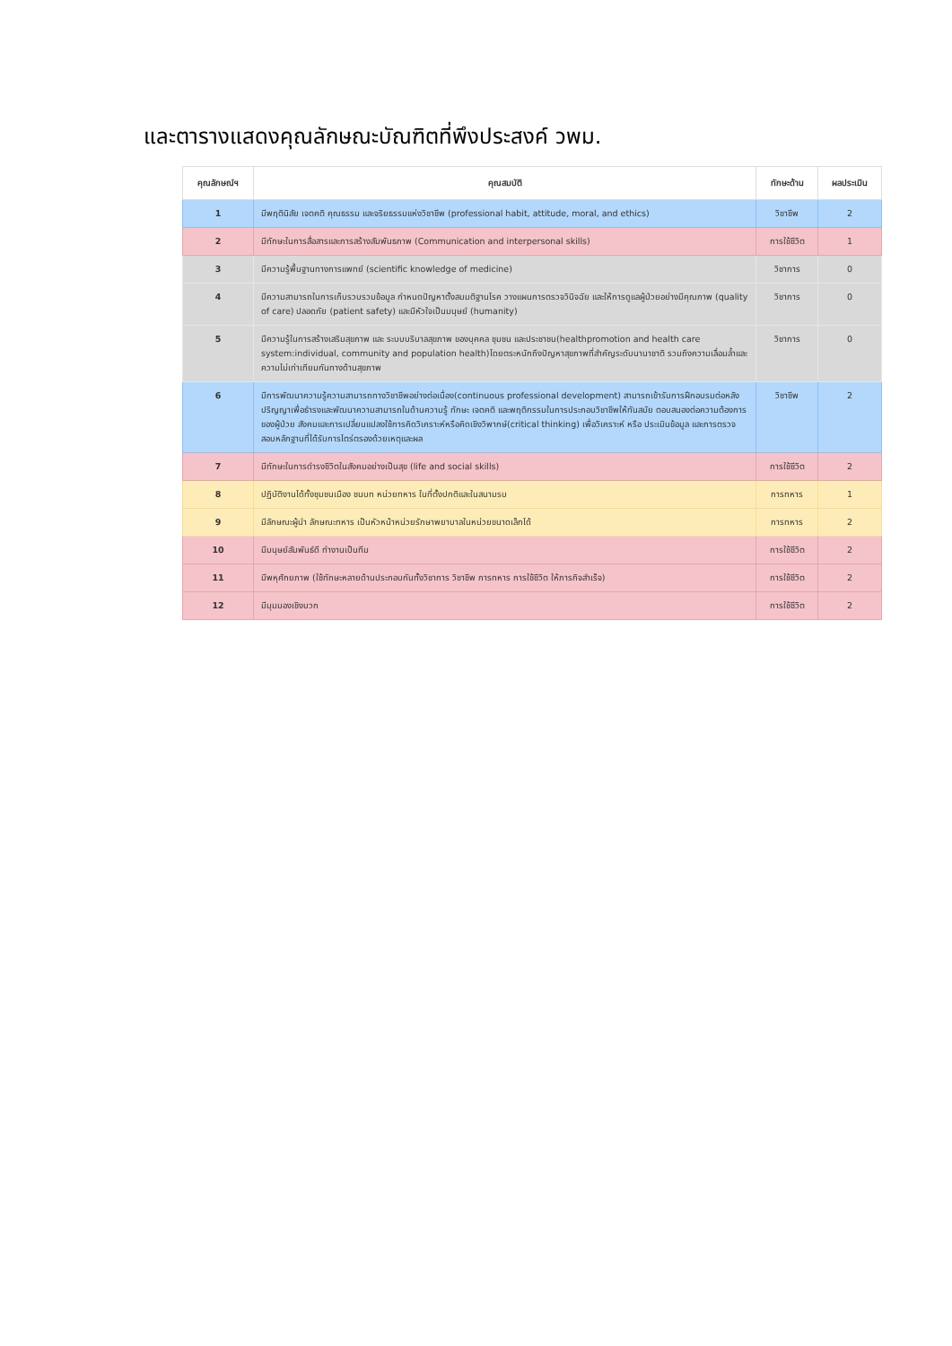และตารางแสดงคุณลักษณะบัณฑิตที่พึงประสงค์ วพม.
| คุณลักษณ์ฯ | คุณสมบัติ | ทักษะด้าน | ผลประเมิน |
| --- | --- | --- | --- |
| 1 | มีพฤตินิสัย เจตคติ คุณธรรม และจริยธรรมแห่งวิชาชีพ (professional habit, attitude, moral, and ethics) | วิชาชีพ | 2 |
| 2 | มีทักษะในการสื่อสารและการสร้างสัมพันธภาพ (Communication and interpersonal skills) | การใช้ชีวิต | 1 |
| 3 | มีความรู้พื้นฐานทางการแพทย์ (scientific knowledge of medicine) | วิชาการ | 0 |
| 4 | มีความสามารถในการเก็บรวบรวมข้อมูล กำหนดปัญหาตั้งสมมติฐานโรค วางแผนการตรวจวินิจฉัย และให้การดูแลผู้ป่วยอย่างมีคุณภาพ (quality of care) ปลอดภัย (patient safety) และมีหัวใจเป็นมนุษย์ (humanity) | วิชาการ | 0 |
| 5 | มีความรู้ในการสร้างเสริมสุขภาพ และ ระบบบริบาลสุขภาพ ของบุคคล ชุมชน และประชาชน(healthpromotion and health care system:individual, community and population health)โดยตระหนักถึงปัญหาสุขภาพที่สำคัญระดับนานาชาติ รวมถึงความเลื่อมล้ำและความไม่เท่าเทียมกันทางด้านสุขภาพ | วิชาการ | 0 |
| 6 | มีการพัฒนาความรู้ความสามารถทางวิชาชีพอย่างต่อเนื่อง(continuous professional development) สามารถเข้ารับการฝึกอบรมต่อหลังปริญญาเพื่อธำรงและพัฒนาความสามารถในด้านความรู้ ทักษะ เจตคติ และพฤติกรรมในการประกอบวิชาชีพให้ทันสมัย ตอบสนองต่อความต้องการของผู้ป่วย สังคมและการเปลี่ยนแปลงใช้การคิดวิเคราะห์หรือคิดเชิงวิพากษ์(critical thinking) เพื่อวิเคราะห์ หรือ ประเมินข้อมูล และการตรวจสอบหลักฐานที่ได้รับการไตร่ตรองด้วยเหตุและผล | วิชาชีพ | 2 |
| 7 | มีทักษะในการดำรงชีวิตในสังคมอย่างเป็นสุข (life and social skills) | การใช้ชีวิต | 2 |
| 8 | ปฏิบัติงานได้ทั้งชุมชนเมือง ชนบท หน่วยทหาร ในที่ตั้งปกติและในสนามรบ | การทหาร | 1 |
| 9 | มีลักษณะผู้นำ ลักษณะทหาร เป็นหัวหน้าหน่วยรักษาพยาบาลในหน่วยขนาดเล็กได้ | การทหาร | 2 |
| 10 | มีมนุษย์สัมพันธ์ดี ทำงานเป็นทีม | การใช้ชีวิต | 2 |
| 11 | มีพหุศักยภาพ (ใช้ทักษะหลายด้านประกอบกันทั้งวิชาการ วิชาชีพ การทหาร การใช้ชีวิต ให้ภารกิจสำเร็จ) | การใช้ชีวิต | 2 |
| 12 | มีมุมมองเชิงบวก | การใช้ชีวิต | 2 |